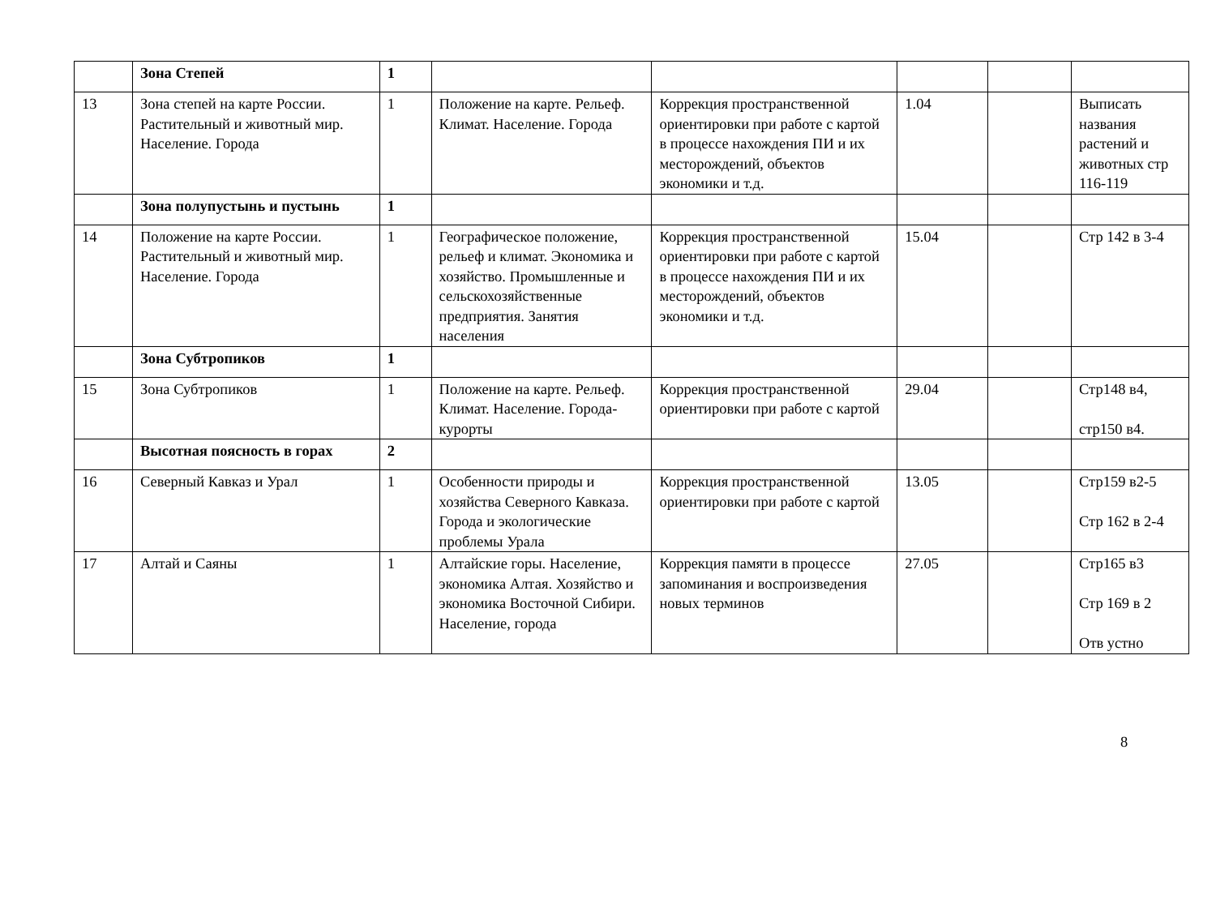| | Зона Степей | 1 | | | | | |
| 13 | Зона степей на карте России. Растительный и животный мир. Население. Города | 1 | Положение на карте. Рельеф. Климат. Население. Города | Коррекция пространственной ориентировки при работе с картой в процессе нахождения ПИ и их месторождений, объектов экономики и т.д. | 1.04 | | Выписать названия растений и животных стр 116-119 |
| | Зона полупустынь и пустынь | 1 | | | | | |
| 14 | Положение на карте России. Растительный и животный мир. Население. Города | 1 | Географическое положение, рельеф и климат. Экономика и хозяйство. Промышленные и сельскохозяйственные предприятия. Занятия населения | Коррекция пространственной ориентировки при работе с картой в процессе нахождения ПИ и их месторождений, объектов экономики и т.д. | 15.04 | | Стр 142 в 3-4 |
| | Зона Субтропиков | 1 | | | | | |
| 15 | Зона Субтропиков | 1 | Положение на карте. Рельеф. Климат. Население. Города-курорты | Коррекция пространственной ориентировки при работе с картой | 29.04 | | Стр148 в4, стр150 в4. |
| | Высотная поясность в горах | 2 | | | | | |
| 16 | Северный Кавказ и Урал | 1 | Особенности природы и хозяйства Северного Кавказа. Города и экологические проблемы Урала | Коррекция пространственной ориентировки при работе с картой | 13.05 | | Стр159 в2-5 Стр 162 в 2-4 |
| 17 | Алтай и Саяны | 1 | Алтайские горы. Население, экономика Алтая. Хозяйство и экономика Восточной Сибири. Население, города | Коррекция памяти в процессе запоминания и воспроизведения новых терминов | 27.05 | | Стр165 в3 Стр 169 в 2 Отв устно |
8